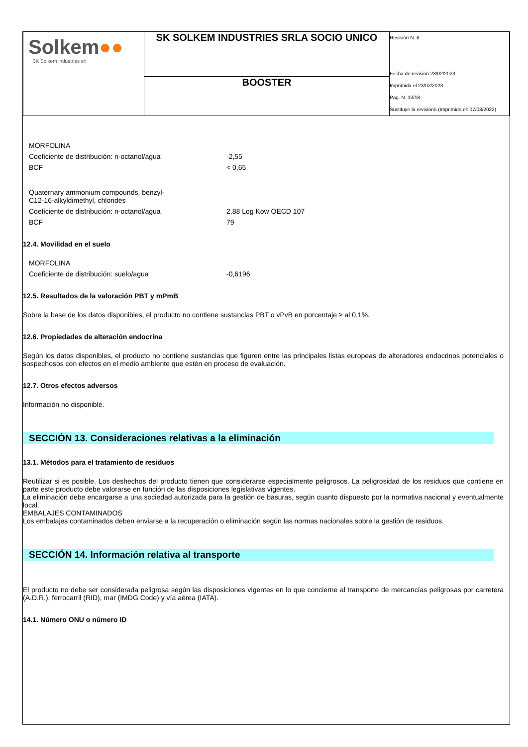| Solkem ●● SK Solkem industries srl | SK SOLKEM INDUSTRIES SRLA SOCIO UNICO | Revisión N. 6 Fecha de revisión 23/02/2023 Imprimida el 23/02/2023 Pag. N. 13/18 Sustituye la revisión5 (Imprimida el: 07/03/2022) |
| | BOOSTER | |
MORFOLINA
Coeficiente de distribución: n-octanol/agua -2,55
BCF < 0,65
Quaternary ammonium compounds, benzyl-
C12-16-alkyldimethyl, chlorides
Coeficiente de distribución: n-octanol/agua 2,88 Log Kow OECD 107
BCF 79
12.4. Movilidad en el suelo
MORFOLINA
Coeficiente de distribución: suelo/agua -0,6196
12.5. Resultados de la valoración PBT y mPmB
Sobre la base de los datos disponibles, el producto no contiene sustancias PBT o vPvB en porcentaje ≥ al 0,1%.
12.6. Propiedades de alteración endocrina
Según los datos disponibles, el producto no contiene sustancias que figuren entre las principales listas europeas de alteradores endocrinos potenciales o sospechosos con efectos en el medio ambiente que estén en proceso de evaluación.
12.7. Otros efectos adversos
Información no disponible.
SECCIÓN 13. Consideraciones relativas a la eliminación
13.1. Métodos para el tratamiento de residuos
Reutilizar si es posible. Los deshechos del producto tienen que considerarse especialmente peligrosos. La peligrosidad de los residuos que contiene en parte este producto debe valorarse en función de las disposiciones legislativas vigentes.
La eliminación debe encargarse a una sociedad autorizada para la gestión de basuras, según cuanto dispuesto por la normativa nacional y eventualmente local.
EMBALAJES CONTAMINADOS
Los embalajes contaminados deben enviarse a la recuperación o eliminación según las normas nacionales sobre la gestión de residuos.
SECCIÓN 14. Información relativa al transporte
El producto no debe ser considerada peligrosa según las disposiciones vigentes en lo que concierne al transporte de mercancías peligrosas por carretera (A.D.R.), ferrocarril (RID), mar (IMDG Code) y vía aérea (IATA).
14.1. Número ONU o número ID